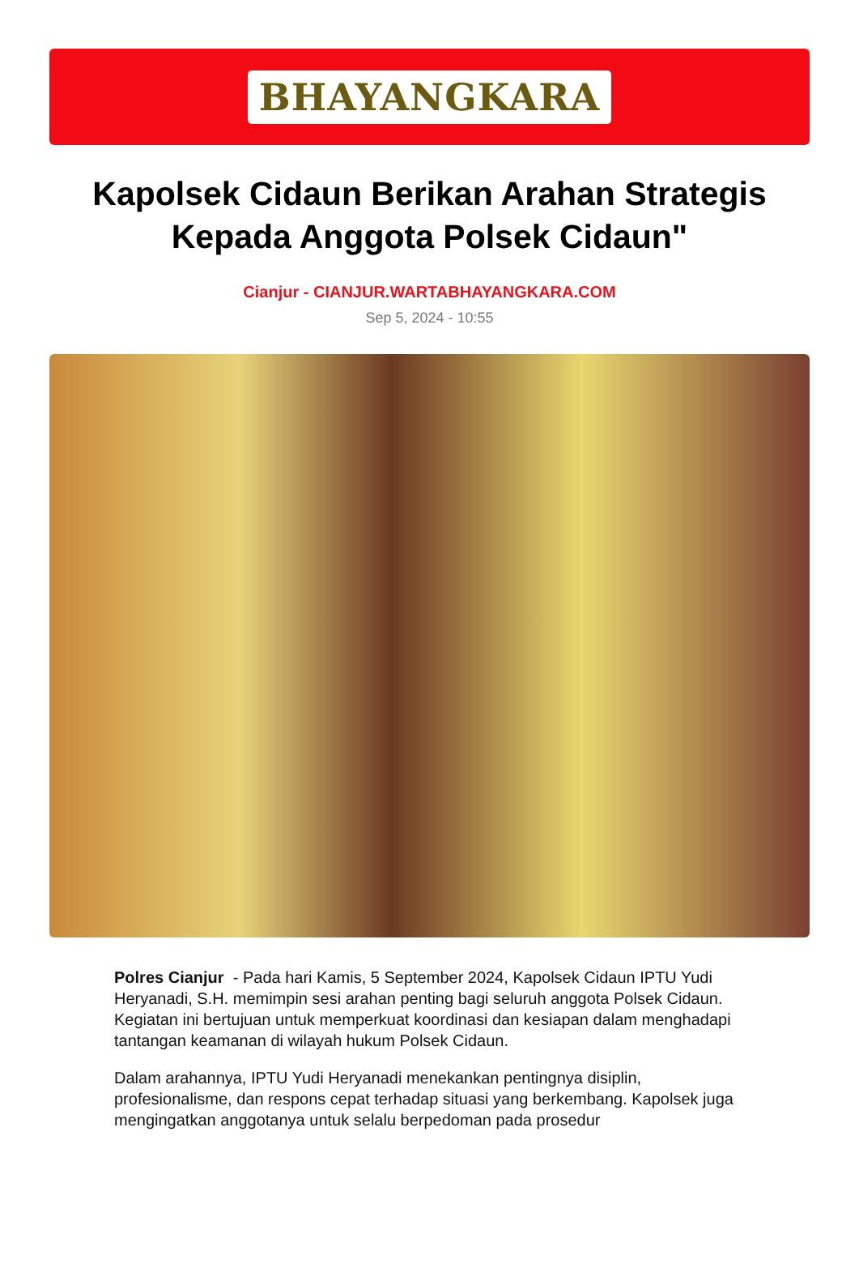BHAYANGKARA
Kapolsek Cidaun Berikan Arahan Strategis Kepada Anggota Polsek Cidaun"
Cianjur - CIANJUR.WARTABHAYANGKARA.COM
Sep 5, 2024 - 10:55
Polres Cianjur - Pada hari Kamis, 5 September 2024, Kapolsek Cidaun IPTU Yudi Heryanadi, S.H. memimpin sesi arahan penting bagi seluruh anggota Polsek Cidaun. Kegiatan ini bertujuan untuk memperkuat koordinasi dan kesiapan dalam menghadapi tantangan keamanan di wilayah hukum Polsek Cidaun.
Dalam arahannya, IPTU Yudi Heryanadi menekankan pentingnya disiplin, profesionalisme, dan respons cepat terhadap situasi yang berkembang. Kapolsek juga mengingatkan anggotanya untuk selalu berpedoman pada prosedur